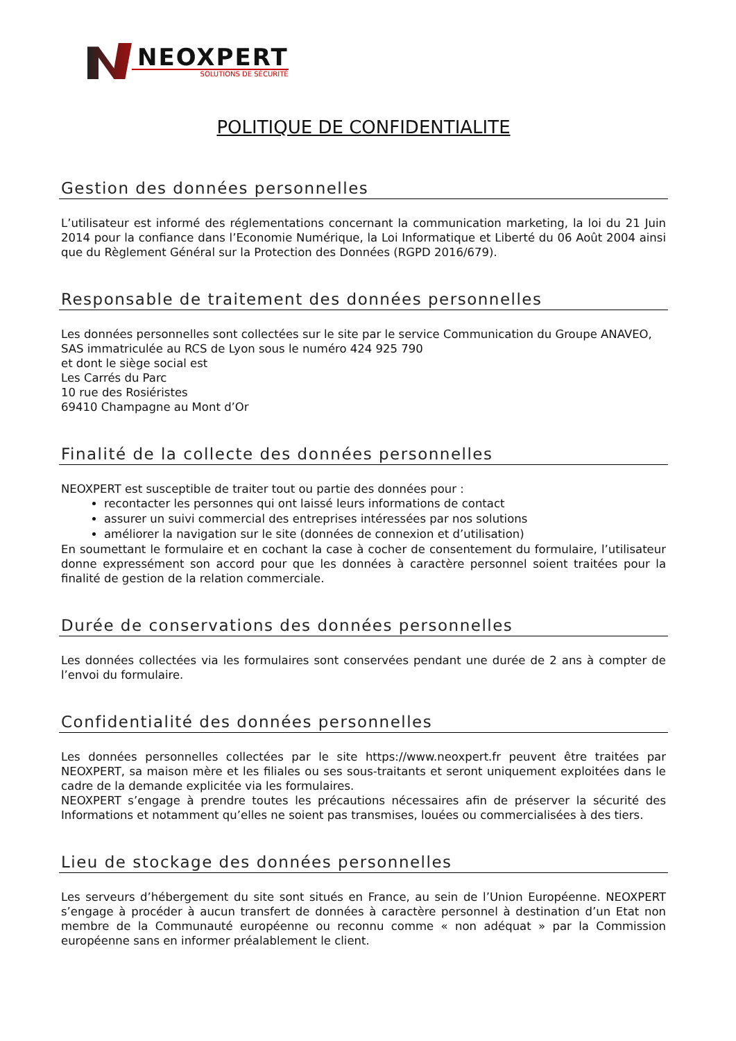NEOXPERT
SOLUTIONS DE SÉCURITÉ
POLITIQUE DE CONFIDENTIALITE
Gestion des données personnelles
L’utilisateur est informé des réglementations concernant la communication marketing, la loi du 21 Juin 2014 pour la confiance dans l’Economie Numérique, la Loi Informatique et Liberté du 06 Août 2004 ainsi que du Règlement Général sur la Protection des Données (RGPD 2016/679).
Responsable de traitement des données personnelles
Les données personnelles sont collectées sur le site par le service Communication du Groupe ANAVEO,
SAS immatriculée au RCS de Lyon sous le numéro 424 925 790
et dont le siège social est
Les Carrés du Parc
10 rue des Rosiéristes
69410 Champagne au Mont d’Or
Finalité de la collecte des données personnelles
NEOXPERT est susceptible de traiter tout ou partie des données pour :
recontacter les personnes qui ont laissé leurs informations de contact
assurer un suivi commercial des entreprises intéressées par nos solutions
améliorer la navigation sur le site (données de connexion et d’utilisation)
En soumettant le formulaire et en cochant la case à cocher de consentement du formulaire, l’utilisateur donne expressément son accord pour que les données à caractère personnel soient traitées pour la finalité de gestion de la relation commerciale.
Durée de conservations des données personnelles
Les données collectées via les formulaires sont conservées pendant une durée de 2 ans à compter de l’envoi du formulaire.
Confidentialité des données personnelles
Les données personnelles collectées par le site https://www.neoxpert.fr peuvent être traitées par NEOXPERT, sa maison mère et les filiales ou ses sous-traitants et seront uniquement exploitées dans le cadre de la demande explicitée via les formulaires.
NEOXPERT s’engage à prendre toutes les précautions nécessaires afin de préserver la sécurité des Informations et notamment qu’elles ne soient pas transmises, louées ou commercialisées à des tiers.
Lieu de stockage des données personnelles
Les serveurs d’hébergement du site sont situés en France, au sein de l’Union Européenne. NEOXPERT s’engage à procéder à aucun transfert de données à caractère personnel à destination d’un Etat non membre de la Communauté européenne ou reconnu comme « non adéquat » par la Commission européenne sans en informer préalablement le client.